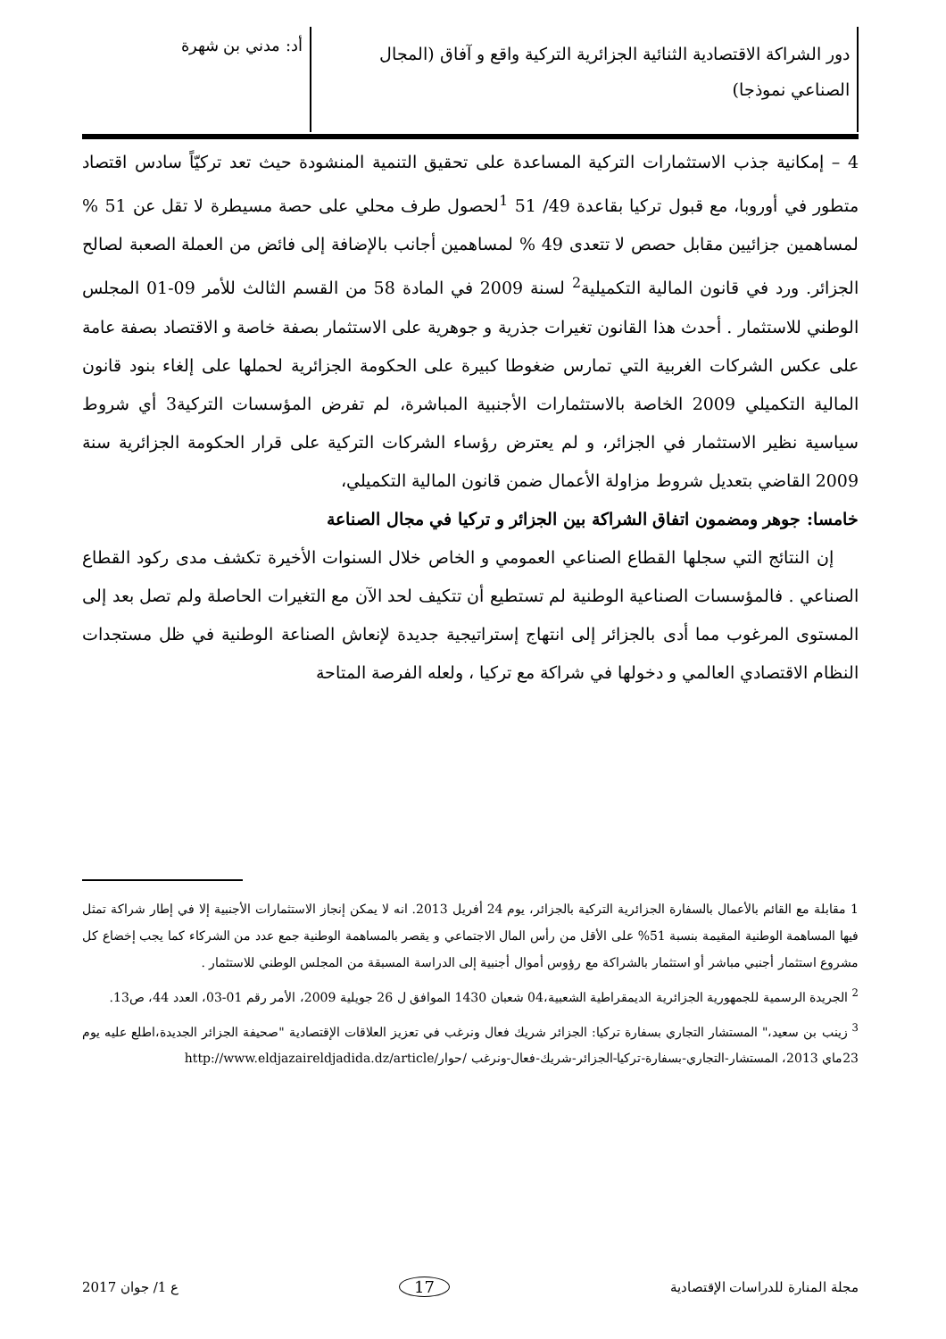دور الشراكة الاقتصادية الثنائية الجزائرية التركية واقع و آفاق (المجال الصناعي نموذجا)
أد: مدني بن شهرة
4 – إمكانية جذب الاستثمارات التركية المساعدة على تحقيق التنمية المنشودة حيث تعد تركيّاً سادس اقتصاد متطور في أوروبا، مع قبول تركيا بقاعدة 49/ 51 <sup>1</sup>لحصول طرف محلي على حصة مسيطرة لا تقل عن 51 % لمساهمين جزائيين مقابل حصص لا تتعدى 49 % لمساهمين أجانب بالإضافة إلى فائض من العملة الصعبة لصالح الجزائر. ورد في قانون المالية التكميلية<sup>2</sup> لسنة 2009 في المادة 58 من القسم الثالث للأمر 09-01 المجلس الوطني للاستثمار . أحدث هذا القانون تغيرات جذرية و جوهرية على الاستثمار بصفة خاصة و الاقتصاد بصفة عامة على عكس الشركات الغربية التي تمارس ضغوطا كبيرة على الحكومة الجزائرية لحملها على إلغاء بنود قانون المالية التكميلي 2009 الخاصة بالاستثمارات الأجنبية المباشرة، لم تفرض المؤسسات التركية3 أي شروط سياسية نظير الاستثمار في الجزائر، و لم يعترض رؤساء الشركات التركية على قرار الحكومة الجزائرية سنة 2009 القاضي بتعديل شروط مزاولة الأعمال ضمن قانون المالية التكميلي،
خامسا: جوهر ومضمون اتفاق الشراكة بين الجزائر و تركيا في مجال الصناعة
إن النتائج التي سجلها القطاع الصناعي العمومي و الخاص خلال السنوات الأخيرة تكشف مدى ركود القطاع الصناعي . فالمؤسسات الصناعية الوطنية لم تستطيع أن تتكيف لحد الآن مع التغيرات الحاصلة ولم تصل بعد إلى المستوى المرغوب مما أدى بالجزائر إلى انتهاج إستراتيجية جديدة لإنعاش الصناعة الوطنية في ظل مستجدات النظام الاقتصادي العالمي و دخولها في شراكة مع تركيا ، ولعله الفرصة المتاحة
1 مقابلة مع القائم بالأعمال بالسفارة الجزائرية التركية بالجزائر، يوم 24 أفريل 2013. انه لا يمكن إنجاز الاستثمارات الأجنبية إلا في إطار شراكة تمثل فيها المساهمة الوطنية المقيمة بنسبة 51% على الأقل من رأس المال الاجتماعي و يقصر بالمساهمة الوطنية جمع عدد من الشركاء كما يجب إخضاع كل مشروع استثمار أجنبي مباشر أو استثمار بالشراكة مع رؤوس أموال أجنبية إلى الدراسة المسبقة من المجلس الوطني للاستثمار .
<sup>2</sup> الجريدة الرسمية للجمهورية الجزائرية الديمقراطية الشعبية،04 شعبان 1430 الموافق ل 26 جويلية 2009، الأمر رقم 01-03، العدد 44، ص13.
<sup>3</sup> زينب بن سعيد،" المستشار التجاري بسفارة تركيا: الجزائر شريك فعال ونرغب في تعزيز العلاقات الإقتصادية "صحيفة الجزائر الجديدة،اطلع عليه يوم 23ماي 2013، المستشار-التجاري-بسفارة-تركيا-الجزائر-شريك-فعال-ونرغب http://www.eldjazaireldjadida.dz/article/حوار/
مجلة المنارة للدراسات الإقتصادية 17 ع 1/ جوان 2017